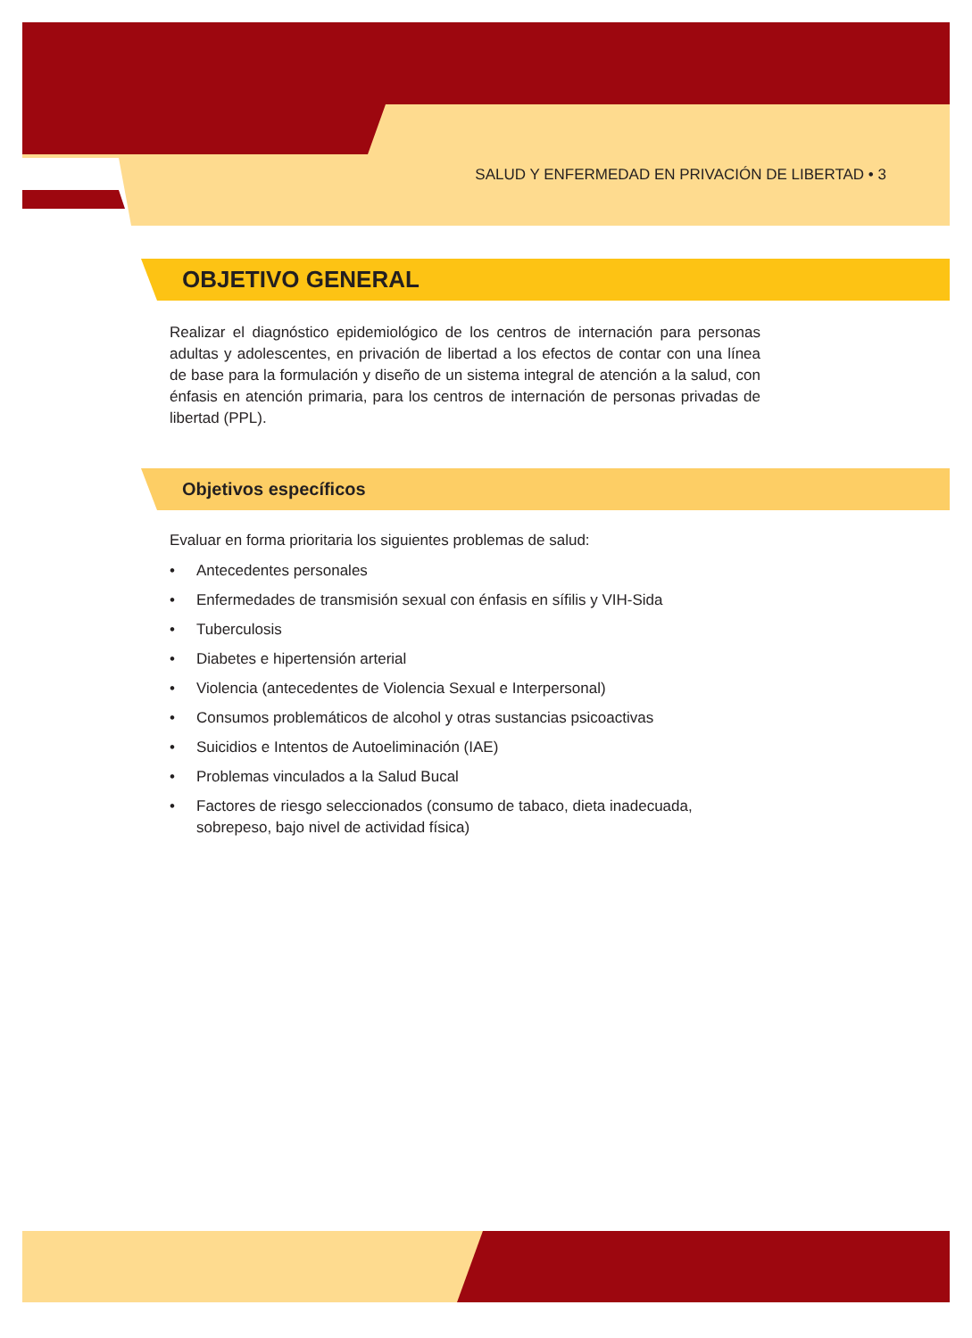SALUD Y ENFERMEDAD EN PRIVACIÓN DE LIBERTAD • 3
OBJETIVO GENERAL
Realizar el diagnóstico epidemiológico de los centros de internación para personas adultas y adolescentes, en privación de libertad a los efectos de contar con una línea de base para la formulación y diseño de un sistema integral de atención a la salud, con énfasis en atención primaria, para los centros de internación de personas privadas de libertad (PPL).
Objetivos específicos
Evaluar en forma prioritaria los siguientes problemas de salud:
• Antecedentes personales
• Enfermedades de transmisión sexual con énfasis en sífilis y VIH-Sida
• Tuberculosis
• Diabetes e hipertensión arterial
• Violencia (antecedentes de Violencia Sexual e Interpersonal)
• Consumos problemáticos de alcohol y otras sustancias psicoactivas
• Suicidios e Intentos de Autoeliminación (IAE)
• Problemas vinculados a la Salud Bucal
• Factores de riesgo seleccionados (consumo de tabaco, dieta inadecuada, sobrepeso, bajo nivel de actividad física)